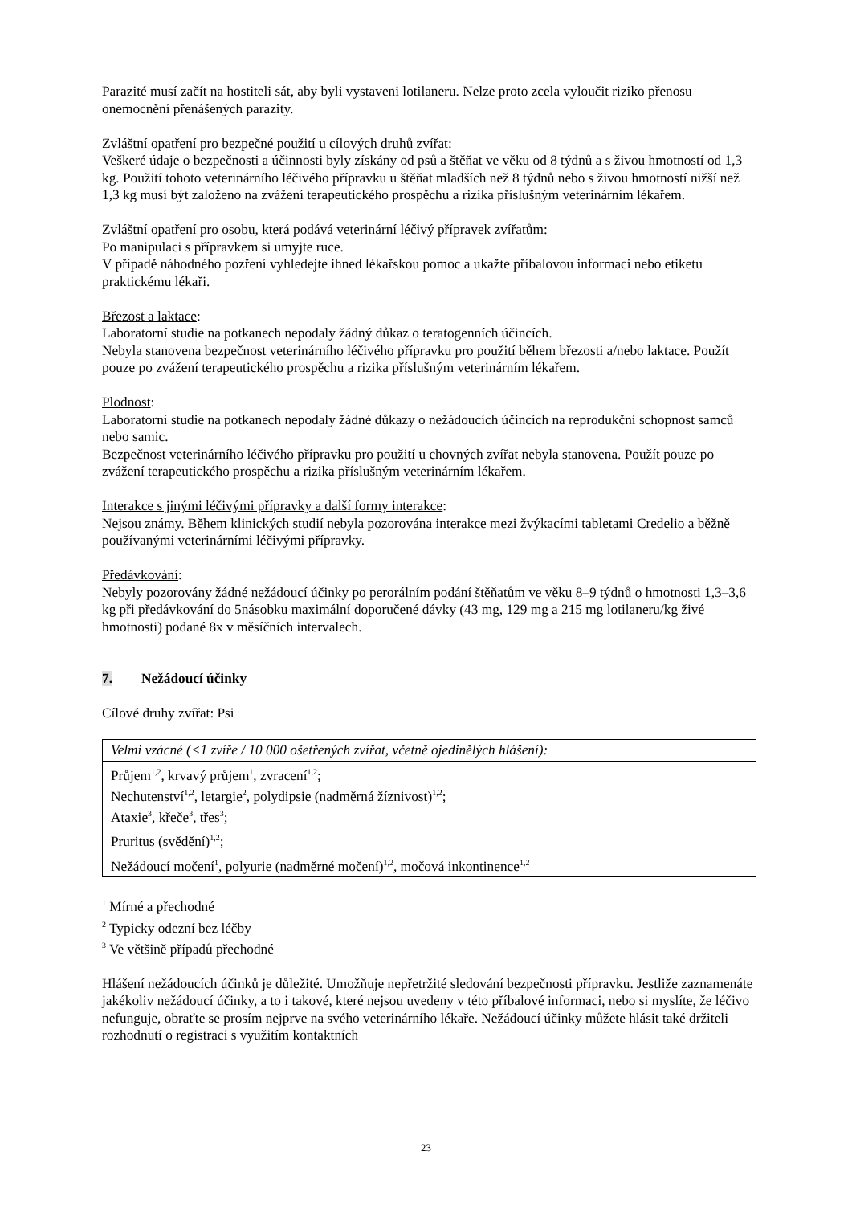Parazité musí začít na hostiteli sát, aby byli vystaveni lotilaneru. Nelze proto zcela vyloučit riziko přenosu onemocnění přenášených parazity.
Zvláštní opatření pro bezpečné použití u cílových druhů zvířat:
Veškeré údaje o bezpečnosti a účinnosti byly získány od psů a štěňat ve věku od 8 týdnů a s živou hmotností od 1,3 kg. Použití tohoto veterinárního léčivého přípravku u štěňat mladších než 8 týdnů nebo s živou hmotností nižší než 1,3 kg musí být založeno na zvážení terapeutického prospěchu a rizika příslušným veterinárním lékařem.
Zvláštní opatření pro osobu, která podává veterinární léčivý přípravek zvířatům:
Po manipulaci s přípravkem si umyjte ruce.
V případě náhodného pozření vyhledejte ihned lékařskou pomoc a ukažte příbalovou informaci nebo etiketu praktickému lékaři.
Březost a laktace:
Laboratorní studie na potkanech nepodaly žádný důkaz o teratogenních účincích.
Nebyla stanovena bezpečnost veterinárního léčivého přípravku pro použití během březosti a/nebo laktace. Použít pouze po zvážení terapeutického prospěchu a rizika příslušným veterinárním lékařem.
Plodnost:
Laboratorní studie na potkanech nepodaly žádné důkazy o nežádoucích účincích na reprodukční schopnost samců nebo samic.
Bezpečnost veterinárního léčivého přípravku pro použití u chovných zvířat nebyla stanovena. Použít pouze po zvážení terapeutického prospěchu a rizika příslušným veterinárním lékařem.
Interakce s jinými léčivými přípravky a další formy interakce:
Nejsou známy. Během klinických studií nebyla pozorována interakce mezi žvýkacími tabletami Credelio a běžně používanými veterinárními léčivými přípravky.
Předávkování:
Nebyly pozorovány žádné nežádoucí účinky po perorálním podání štěňatům ve věku 8–9 týdnů o hmotnosti 1,3–3,6 kg při předávkování do 5násobku maximální doporučené dávky (43 mg, 129 mg a 215 mg lotilaneru/kg živé hmotnosti) podané 8x v měsíčních intervalech.
7. Nežádoucí účinky
Cílové druhy zvířat: Psi
| Velmi vzácné (<1 zvíře / 10 000 ošetřených zvířat, včetně ojedinělých hlášení): |
| Průjem<sup>1,2</sup>, krvavý průjem<sup>1</sup>, zvracení<sup>1,2</sup>; Nechutenství<sup>1,2</sup>, letargie<sup>2</sup>, polydipsie (nadměrná žíznivost)<sup>1,2</sup>; Ataxie<sup>3</sup>, křeče<sup>3</sup>, třes<sup>3</sup>; |
| Pruritus (svědění)<sup>1,2</sup>; |
| Nežádoucí močení<sup>1</sup>, polyurie (nadměrné močení)<sup>1,2</sup>, močová inkontinence<sup>1,2</sup> |
<sup>1</sup> Mírné a přechodné
<sup>2</sup> Typicky odezní bez léčby
<sup>3</sup> Ve většině případů přechodné
Hlášení nežádoucích účinků je důležité. Umožňuje nepřetržité sledování bezpečnosti přípravku. Jestliže zaznamenáte jakékoliv nežádoucí účinky, a to i takové, které nejsou uvedeny v této příbalové informaci, nebo si myslíte, že léčivo nefunguje, obraťte se prosím nejprve na svého veterinárního lékaře. Nežádoucí účinky můžete hlásit také držiteli rozhodnutí o registraci s využitím kontaktních
23